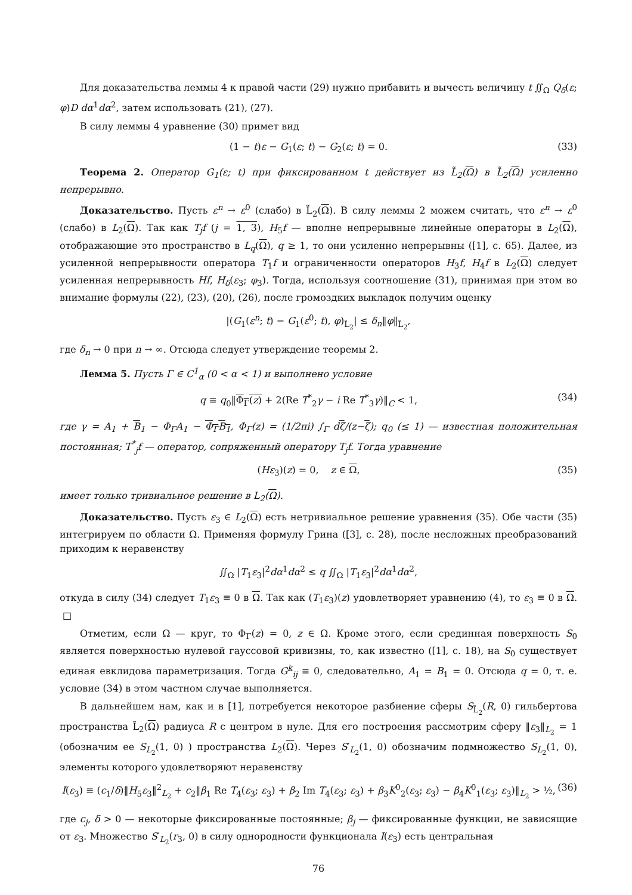Для доказательства леммы 4 к правой части (29) нужно прибавить и вычесть величину t ∬<sub>Ω</sub> Q<sub>δ</sub>(ε; φ)D dα<sup>1</sup>dα<sup>2</sup>, затем использовать (21), (27).
В силу леммы 4 уравнение (30) примет вид
(1 − t)ε − G<sub>1</sub>(ε; t) − G<sub>2</sub>(ε; t) = 0. (33)
Теорема 2. Оператор G<sub>1</sub>(ε; t) при фиксированном t действует из L̃<sub>2</sub>(Ω) в L̃<sub>2</sub>(Ω) усиленно непрерывно.
Доказательство. Пусть ε<sup>n</sup> → ε<sup>0</sup> (слабо) в L̃<sub>2</sub>(Ω). В силу леммы 2 можем считать, что ε<sup>n</sup> → ε<sup>0</sup> (слабо) в L<sub>2</sub>(Ω). Так как T<sub>j</sub>f (j = 1, 3), H<sub>5</sub>f — вполне непрерывные линейные операторы в L<sub>2</sub>(Ω), отображающие это пространство в L<sub>q</sub>(Ω), q ≥ 1, то они усиленно непрерывны ([1], с. 65). Далее, из усиленной непрерывности оператора T<sub>1</sub>f и ограниченности операторов H<sub>3</sub>f, H<sub>4</sub>f в L<sub>2</sub>(Ω) следует усиленная непрерывность Hf, H<sub>δ</sub>(ε<sub>3</sub>; φ<sub>3</sub>). Тогда, используя соотношение (31), принимая при этом во внимание формулы (22), (23), (20), (26), после громоздких выкладок получим оценку
|(G<sub>1</sub>(ε<sup>n</sup>; t) − G<sub>1</sub>(ε<sup>0</sup>; t), φ)<sub>L̃<sub>2</sub></sub>| ≤ δ<sub>n</sub>‖φ‖<sub>L̃<sub>2</sub></sub>,
где δ<sub>n</sub> → 0 при n → ∞. Отсюда следует утверждение теоремы 2.
Лемма 5. Пусть Γ ∈ C<sup>1</sup><sub>α</sub> (0 < α < 1) и выполнено условие
q ≡ q<sub>0</sub>‖Φ<sub>Γ</sub>(z) + 2(Re T<sup>*</sup><sub>2</sub>γ − i Re T<sup>*</sup><sub>3</sub>γ)‖<sub>C</sub> < 1, (34)
где γ = A<sub>1</sub> + B<sub>1</sub> − Φ<sub>Γ</sub>A<sub>1</sub> − Φ<sub>Γ</sub>B<sub>1</sub>, Φ<sub>Γ</sub>(z) = (1/2πi) ∫<sub>Γ</sub> dζ/(z−ζ); q<sub>0</sub> (≤ 1) — известная положительная постоянная; T<sup>*</sup><sub>j</sub>f — оператор, сопряженный оператору T<sub>j</sub>f. Тогда уравнение
(Hε<sub>3</sub>)(z) = 0, z ∈ Ω, (35)
имеет только тривиальное решение в L<sub>2</sub>(Ω).
Доказательство. Пусть ε<sub>3</sub> ∈ L<sub>2</sub>(Ω) есть нетривиальное решение уравнения (35). Обе части (35) интегрируем по области Ω. Применяя формулу Грина ([3], с. 28), после несложных преобразований приходим к неравенству
∬<sub>Ω</sub> |T<sub>1</sub>ε<sub>3</sub>|<sup>2</sup>dα<sup>1</sup>dα<sup>2</sup> ≤ q ∬<sub>Ω</sub> |T<sub>1</sub>ε<sub>3</sub>|<sup>2</sup>dα<sup>1</sup>dα<sup>2</sup>,
откуда в силу (34) следует T<sub>1</sub>ε<sub>3</sub> ≡ 0 в Ω. Так как (T<sub>1</sub>ε<sub>3</sub>)(z) удовлетворяет уравнению (4), то ε<sub>3</sub> ≡ 0 в Ω. □
Отметим, если Ω — круг, то Φ<sub>Γ</sub>(z) = 0, z ∈ Ω. Кроме этого, если срединная поверхность S<sub>0</sub> является поверхностью нулевой гауссовой кривизны, то, как известно ([1], с. 18), на S<sub>0</sub> существует единая евклидова параметризация. Тогда G<sup>k</sup><sub>ij</sub> ≡ 0, следовательно, A<sub>1</sub> = B<sub>1</sub> = 0. Отсюда q = 0, т. е. условие (34) в этом частном случае выполняется.
В дальнейшем нам, как и в [1], потребуется некоторое разбиение сферы S<sub>L̃<sub>2</sub></sub>(R, 0) гильбертова пространства L̃<sub>2</sub>(Ω) радиуса R с центром в нуле. Для его построения рассмотрим сферу ‖ε<sub>3</sub>‖<sub>L<sub>2</sub></sub> = 1 (обозначим ее S<sub>L<sub>2</sub></sub>(1, 0) ) пространства L<sub>2</sub>(Ω). Через S′<sub>L<sub>2</sub></sub>(1, 0) обозначим подмножество S<sub>L<sub>2</sub></sub>(1, 0), элементы которого удовлетворяют неравенству
I(ε<sub>3</sub>) ≡ (c<sub>1</sub>/δ)‖H<sub>5</sub>ε<sub>3</sub>‖<sup>2</sup><sub>L<sub>2</sub></sub> + c<sub>2</sub>‖β<sub>1</sub> Re T<sub>4</sub>(ε<sub>3</sub>; ε<sub>3</sub>) + β<sub>2</sub> Im T<sub>4</sub>(ε<sub>3</sub>; ε<sub>3</sub>) + β<sub>3</sub>K<sup>0</sup><sub>2</sub>(ε<sub>3</sub>; ε<sub>3</sub>) − β<sub>4</sub>K<sup>0</sup><sub>1</sub>(ε<sub>3</sub>; ε<sub>3</sub>)‖<sub>L<sub>2</sub></sub> > ½, (36)
где c<sub>j</sub>, δ > 0 — некоторые фиксированные постоянные; β<sub>j</sub> — фиксированные функции, не зависящие от ε<sub>3</sub>. Множество S′<sub>L<sub>2</sub></sub>(r<sub>3</sub>, 0) в силу однородности функционала I(ε<sub>3</sub>) есть центральная
76